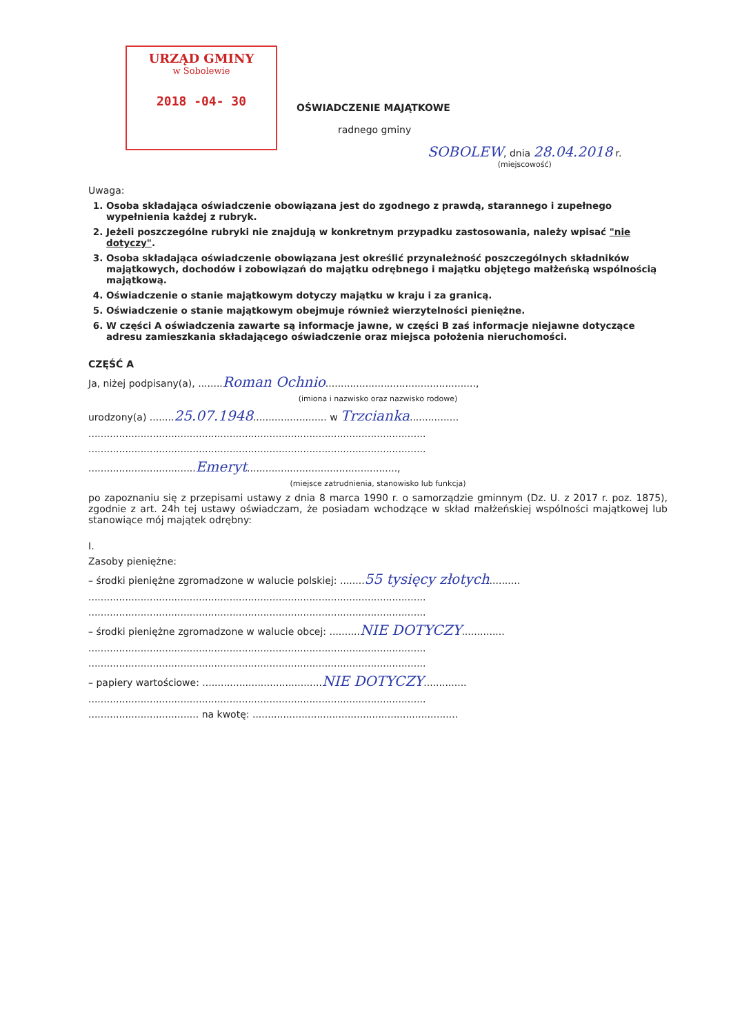URZĄD GMINY
w Sobolewie
2018 -04- 30
OŚWIADCZENIE MAJĄTKOWE
radnego gminy
SOBOLEW, dnia 28.04.2018 r.
(miejscowość)
Uwaga:
1. Osoba składająca oświadczenie obowiązana jest do zgodnego z prawdą, starannego i zupełnego wypełnienia każdej z rubryk.
2. Jeżeli poszczególne rubryki nie znajdują w konkretnym przypadku zastosowania, należy wpisać "nie dotyczy".
3. Osoba składająca oświadczenie obowiązana jest określić przynależność poszczególnych składników majątkowych, dochodów i zobowiązań do majątku odrębnego i majątku objętego małżeńską wspólnością majątkową.
4. Oświadczenie o stanie majątkowym dotyczy majątku w kraju i za granicą.
5. Oświadczenie o stanie majątkowym obejmuje również wierzytelności pieniężne.
6. W części A oświadczenia zawarte są informacje jawne, w części B zaś informacje niejawne dotyczące adresu zamieszkania składającego oświadczenie oraz miejsca położenia nieruchomości.
CZĘŚĆ A
Ja, niżej podpisany(a), ........Roman Ochnio.................................................,
(imiona i nazwisko oraz nazwisko rodowe)
urodzony(a) ........25.07.1948........................ w Trzcianka................
..............................................................................................................
..............................................................................................................
...................................Emeryt.................................................,
(miejsce zatrudnienia, stanowisko lub funkcja)
po zapoznaniu się z przepisami ustawy z dnia 8 marca 1990 r. o samorządzie gminnym (Dz. U. z 2017 r. poz. 1875), zgodnie z art. 24h tej ustawy oświadczam, że posiadam wchodzące w skład małżeńskiej wspólności majątkowej lub stanowiące mój majątek odrębny:
I.
Zasoby pieniężne:
– środki pieniężne zgromadzone w walucie polskiej: ........55 tysięcy złotych..........
..............................................................................................................
..............................................................................................................
– środki pieniężne zgromadzone w walucie obcej: ..........NIE DOTYCZY..............
..............................................................................................................
..............................................................................................................
– papiery wartościowe: .......................................NIE DOTYCZY..............
..............................................................................................................
.................................... na kwotę: ...................................................................